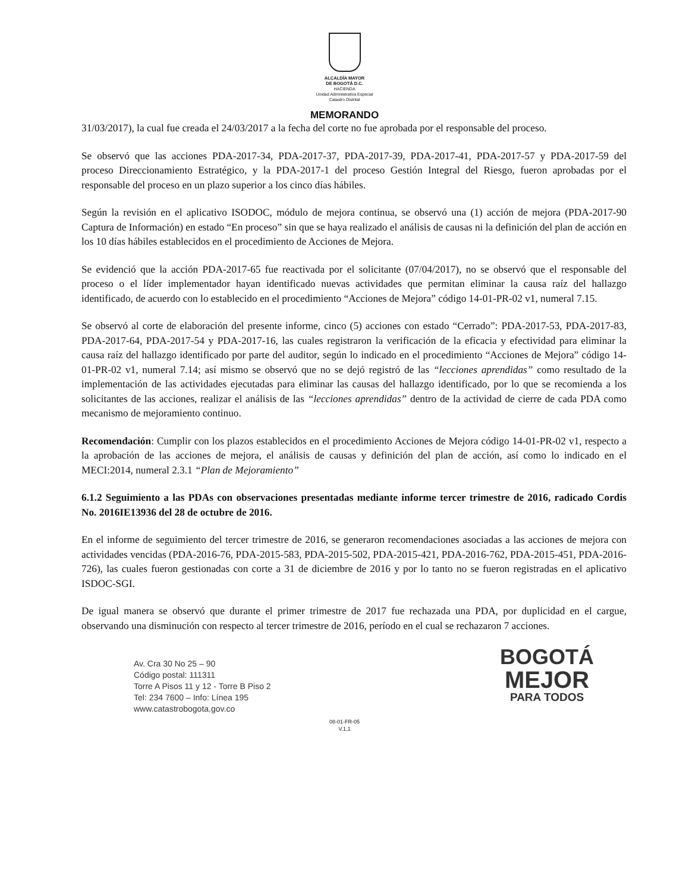ALCALDÍA MAYOR
DE BOGOTÁ D.C.
HACIENDA
Unidad Administrativa Especial
Catastro Distrital
MEMORANDO
31/03/2017), la cual fue creada el 24/03/2017 a la fecha del corte no fue aprobada por el responsable del proceso.
Se observó que las acciones PDA-2017-34, PDA-2017-37, PDA-2017-39, PDA-2017-41, PDA-2017-57 y PDA-2017-59 del proceso Direccionamiento Estratégico, y la PDA-2017-1 del proceso Gestión Integral del Riesgo, fueron aprobadas por el responsable del proceso en un plazo superior a los cinco días hábiles.
Según la revisión en el aplicativo ISODOC, módulo de mejora continua, se observó una (1) acción de mejora (PDA-2017-90 Captura de Información) en estado “En proceso” sin que se haya realizado el análisis de causas ni la definición del plan de acción en los 10 días hábiles establecidos en el procedimiento de Acciones de Mejora.
Se evidenció que la acción PDA-2017-65 fue reactivada por el solicitante (07/04/2017), no se observó que el responsable del proceso o el líder implementador hayan identificado nuevas actividades que permitan eliminar la causa raíz del hallazgo identificado, de acuerdo con lo establecido en el procedimiento “Acciones de Mejora” código 14-01-PR-02 v1, numeral 7.15.
Se observó al corte de elaboración del presente informe, cinco (5) acciones con estado “Cerrado”: PDA-2017-53, PDA-2017-83, PDA-2017-64, PDA-2017-54 y PDA-2017-16, las cuales registraron la verificación de la eficacia y efectividad para eliminar la causa raíz del hallazgo identificado por parte del auditor, según lo indicado en el procedimiento “Acciones de Mejora” código 14-01-PR-02 v1, numeral 7.14; así mismo se observó que no se dejó registró de las “lecciones aprendidas” como resultado de la implementación de las actividades ejecutadas para eliminar las causas del hallazgo identificado, por lo que se recomienda a los solicitantes de las acciones, realizar el análisis de las “lecciones aprendidas” dentro de la actividad de cierre de cada PDA como mecanismo de mejoramiento continuo.
Recomendación: Cumplir con los plazos establecidos en el procedimiento Acciones de Mejora código 14-01-PR-02 v1, respecto a la aprobación de las acciones de mejora, el análisis de causas y definición del plan de acción, así como lo indicado en el MECI:2014, numeral 2.3.1 “Plan de Mejoramiento”
6.1.2 Seguimiento a las PDAs con observaciones presentadas mediante informe tercer trimestre de 2016, radicado Cordis No. 2016IE13936 del 28 de octubre de 2016.
En el informe de seguimiento del tercer trimestre de 2016, se generaron recomendaciones asociadas a las acciones de mejora con actividades vencidas (PDA-2016-76, PDA-2015-583, PDA-2015-502, PDA-2015-421, PDA-2016-762, PDA-2015-451, PDA-2016-726), las cuales fueron gestionadas con corte a 31 de diciembre de 2016 y por lo tanto no se fueron registradas en el aplicativo ISDOC-SGI.
De igual manera se observó que durante el primer trimestre de 2017 fue rechazada una PDA, por duplicidad en el cargue, observando una disminución con respecto al tercer trimestre de 2016, período en el cual se rechazaron 7 acciones.
Av. Cra 30 No 25 – 90
Código postal: 111311
Torre A Pisos 11 y 12 - Torre B Piso 2
Tel: 234 7600 – Info: Línea 195
www.catastrobogota.gov.co
BOGOTÁ
MEJOR
PARA TODOS
08-01-FR-05
V.1,1